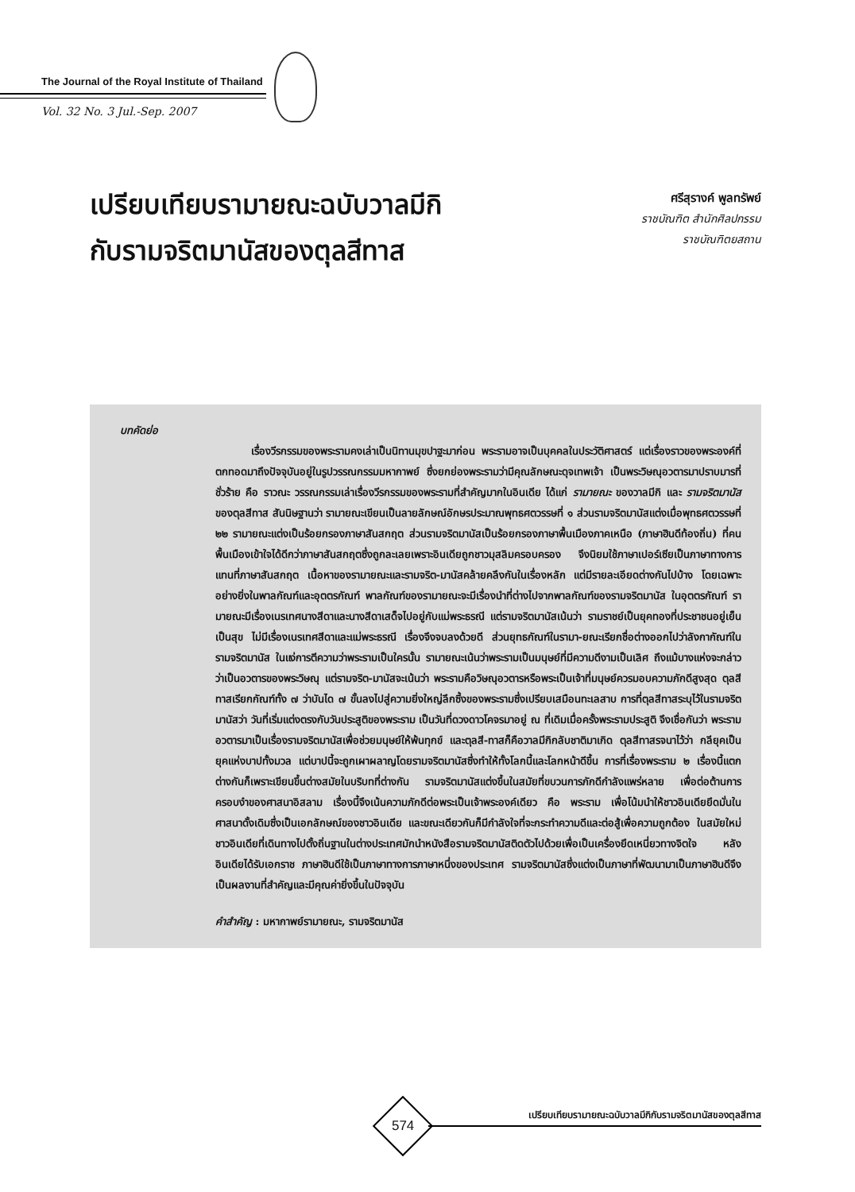The Journal of the Royal Institute of Thailand
Vol. 32 No. 3 Jul.-Sep. 2007
เปรียบเทียบรามายณะฉบับวาลมีกิ
กับรามจริตมานัสของตุลสีทาส
ศรีสุรางค์ พูลทรัพย์
ราชบัณฑิต สำนักศิลปกรรม
ราชบัณฑิตยสถาน
บทคัดย่อ
เรื่องวีรกรรมของพระรามคงเล่าเป็นนิทานมุขปาฐะมาก่อน พระรามอาจเป็นบุคคลในประวัติศาสตร์ แต่เรื่องราวของพระองค์ที่ตกทอดมาถึงปัจจุบันอยู่ในรูปวรรณกรรมมหากาพย์ ซึ่งยกย่องพระรามว่ามีคุณลักษณะดุจเทพเจ้า เป็นพระวิษณุอวตารมาปราบมารที่ชั่วร้าย คือ ราวณะ วรรณกรรมเล่าเรื่องวีรกรรมของพระรามที่สำคัญมากในอินเดีย ได้แก่ รามายณะ ของวาลมีกิ และ รามจริตมานัส ของตุลสีทาส สันนิษฐานว่า รามายณะเขียนเป็นลายลักษณ์อักษรประมาณพุทธศตวรรษที่ ๑ ส่วนรามจริตมานัสแต่งเมื่อพุทธศตวรรษที่ ๒๒ รามายณะแต่งเป็นร้อยกรองภาษาสันสกฤต ส่วนรามจริตมานัสเป็นร้อยกรองภาษาพื้นเมืองภาคเหนือ (ภาษาฮินดีท้องถิ่น) ที่คนพื้นเมืองเข้าใจได้ดีกว่าภาษาสันสกฤตซึ่งถูกละเลยเพราะอินเดียถูกชาวมุสลิมครอบครอง จึงนิยมใช้ภาษาเปอร์เซียเป็นภาษาทางการแทนที่ภาษาสันสกฤต เนื้อหาของรามายณะและรามจริต-มานัสคล้ายคลึงกันในเรื่องหลัก แต่มีรายละเอียดต่างกันไปบ้าง โดยเฉพาะอย่างยิ่งในพาลกัณฑ์และอุตตรกัณฑ์ พาลกัณฑ์ของรามายณะจะมีเรื่องนำที่ต่างไปจากพาลกัณฑ์ของรามจริตมานัส ในอุตตรกัณฑ์ รามายณะมีเรื่องเนรเทศนางสีดาและนางสีดาเสด็จไปอยู่กับแม่พระธรณี แต่รามจริตมานัสเน้นว่า รามราชย์เป็นยุคทองที่ประชาชนอยู่เย็นเป็นสุข ไม่มีเรื่องเนรเทศสีดาและแม่พระธรณี เรื่องจึงจบลงด้วยดี ส่วนยุทธกัณฑ์ในรามา-ยณะเรียกชื่อต่างออกไปว่าลังกากัณฑ์ในรามจริตมานัส ในแง่การตีความว่าพระรามเป็นใครนั้น รามายณะเน้นว่าพระรามเป็นมนุษย์ที่มีความดีงามเป็นเลิศ ถึงแม้บางแห่งจะกล่าวว่าเป็นอวตารของพระวิษณุ แต่รามจริต-มานัสจะเน้นว่า พระรามคือวิษณุอวตารหรือพระเป็นเจ้าที่มนุษย์ควรมอบความภักดีสูงสุด ตุลสีทาสเรียกกัณฑ์ทั้ง ๗ ว่าบันได ๗ ขั้นลงไปสู่ความยิ่งใหญ่ลึกซึ้งของพระรามซึ่งเปรียบเสมือนทะเลสาบ การที่ตุลสีทาสระบุไว้ในรามจริตมานัสว่า วันที่เริ่มแต่งตรงกับวันประสูติของพระราม เป็นวันที่ดวงดาวโคจรมาอยู่ ณ ที่เดิมเมื่อครั้งพระรามประสูติ จึงเชื่อกันว่า พระรามอวตารมาเป็นเรื่องรามจริตมานัสเพื่อช่วยมนุษย์ให้พ้นทุกข์ และตุลสี-ทาสก็คือวาลมีกิกลับชาติมาเกิด ตุลสีทาสรจนาไว้ว่า กลียุคเป็นยุคแห่งบาปทั้งมวล แต่บาปนี้จะถูกเผาผลาญโดยรามจริตมานัสซึ่งทำให้ทั้งโลกนี้และโลกหน้าดีขึ้น การที่เรื่องพระราม ๒ เรื่องนี้แตกต่างกันก็เพราะเขียนขึ้นต่างสมัยในบริบทที่ต่างกัน รามจริตมานัสแต่งขึ้นในสมัยที่ขบวนการภักดีกำลังแพร่หลาย เพื่อต่อต้านการครอบงำของศาสนาอิสลาม เรื่องนี้จึงเน้นความภักดีต่อพระเป็นเจ้าพระองค์เดียว คือ พระราม เพื่อโน้มนำให้ชาวอินเดียยึดมั่นในศาสนาดั้งเดิมซึ่งเป็นเอกลักษณ์ของชาวอินเดีย และขณะเดียวกันก็มีกำลังใจที่จะกระทำความดีและต่อสู้เพื่อความถูกต้อง ในสมัยใหม่ ชาวอินเดียที่เดินทางไปตั้งถิ่นฐานในต่างประเทศมักนำหนังสือรามจริตมานัสติดตัวไปด้วยเพื่อเป็นเครื่องยึดเหนี่ยวทางจิตใจ หลังอินเดียได้รับเอกราช ภาษาฮินดีใช้เป็นภาษาทางการภาษาหนึ่งของประเทศ รามจริตมานัสซึ่งแต่งเป็นภาษาที่พัฒนามาเป็นภาษาฮินดีจึงเป็นผลงานที่สำคัญและมีคุณค่ายิ่งขึ้นในปัจจุบัน
คำสำคัญ : มหากาพย์รามายณะ, รามจริตมานัส
574
เปรียบเทียบรามายณะฉบับวาลมีกิกับรามจริตมานัสของตุลสีทาส